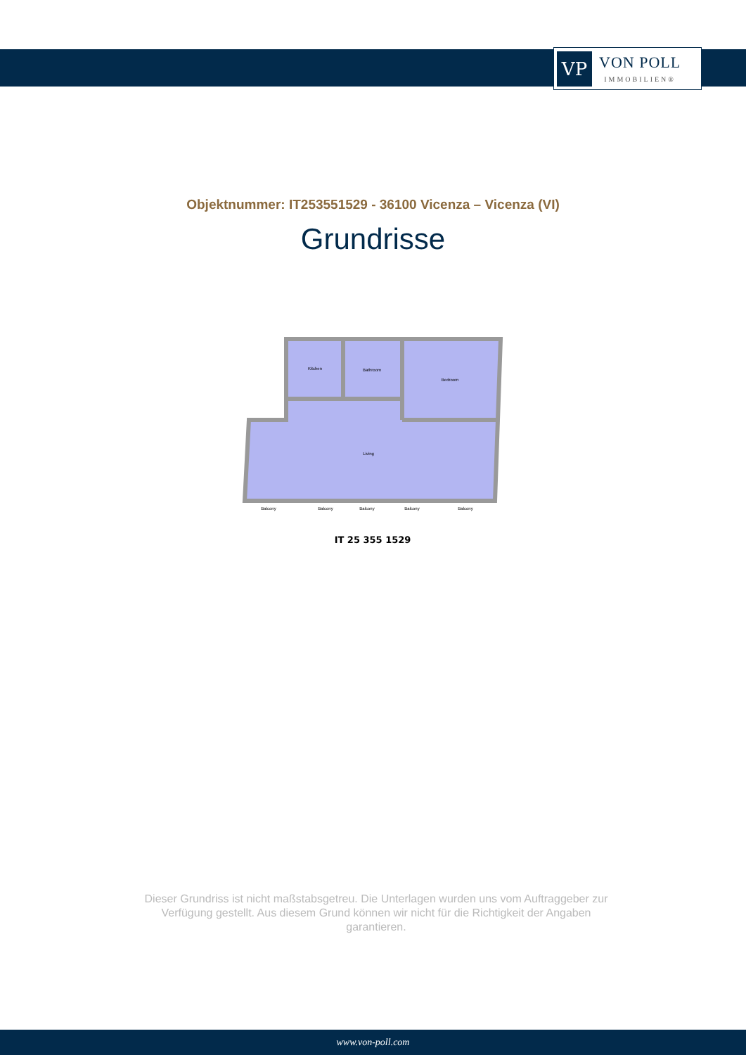VP
VON POLL
IMMOBILIEN®
Objektnummer: IT253551529 - 36100 Vicenza – Vicenza (VI)
Grundrisse
Kitchen
Bathroom
Bedroom
Living
Balcony
Balcony
Balcony
Balcony
Balcony
IT 25 355 1529
Dieser Grundriss ist nicht maßstabsgetreu. Die Unterlagen wurden uns vom Auftraggeber zur Verfügung gestellt. Aus diesem Grund können wir nicht für die Richtigkeit der Angaben garantieren.
www.von-poll.com